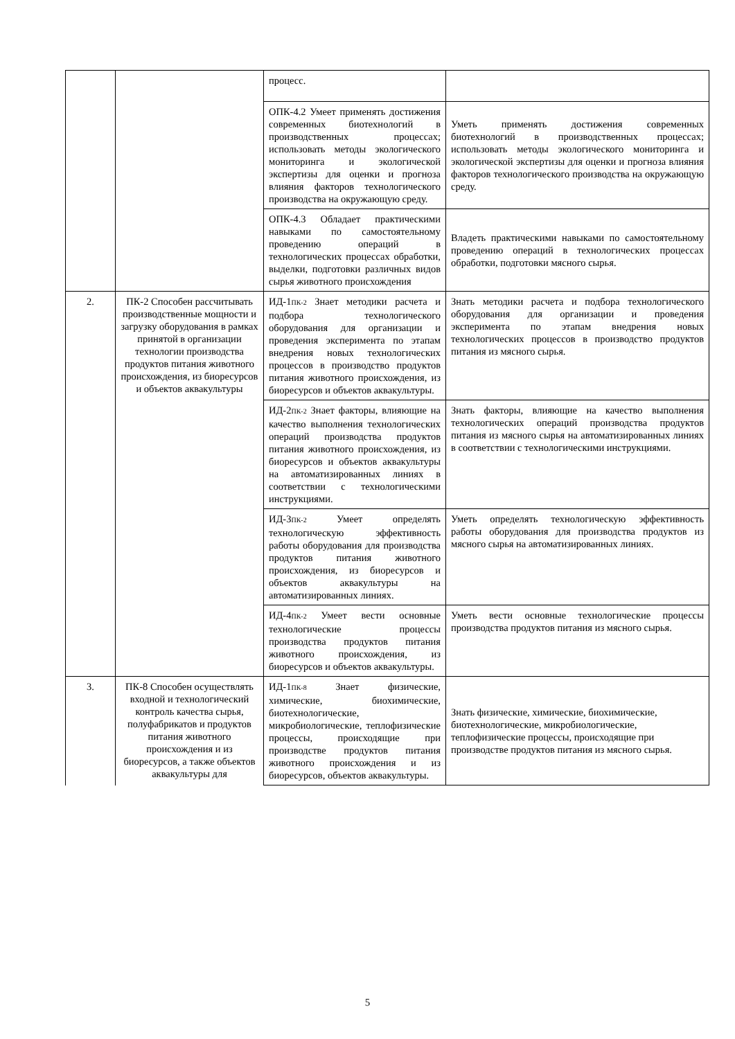| | | процесс. | |
| | | ОПК-4.2 Умеет применять достижения современных биотехнологий в производственных процессах; использовать методы экологического мониторинга и экологической экспертизы для оценки и прогноза влияния факторов технологического производства на окружающую среду. | Уметь применять достижения современных биотехнологий в производственных процессах; использовать методы экологического мониторинга и экологической экспертизы для оценки и прогноза влияния факторов технологического производства на окружающую среду. |
| | | ОПК-4.3 Обладает практическими навыками по самостоятельному проведению операций в технологических процессах обработки, выделки, подготовки различных видов сырья животного происхождения | Владеть практическими навыками по самостоятельному проведению операций в технологических процессах обработки, подготовки мясного сырья. |
| 2. | ПК-2 Способен рассчитывать производственные мощности и загрузку оборудования в рамках принятой в организации технологии производства продуктов питания животного происхождения, из биоресурсов и объектов аквакультуры | ИД-1<sub>ПК-2</sub> Знает методики расчета и подбора технологического оборудования для организации и проведения эксперимента по этапам внедрения новых технологических процессов в производство продуктов питания животного происхождения, из биоресурсов и объектов аквакультуры. | Знать методики расчета и подбора технологического оборудования для организации и проведения эксперимента по этапам внедрения новых технологических процессов в производство продуктов питания из мясного сырья. |
| | | ИД-2<sub>ПК-2</sub> Знает факторы, влияющие на качество выполнения технологических операций производства продуктов питания животного происхождения, из биоресурсов и объектов аквакультуры на автоматизированных линиях в соответствии с технологическими инструкциями. | Знать факторы, влияющие на качество выполнения технологических операций производства продуктов питания из мясного сырья на автоматизированных линиях в соответствии с технологическими инструкциями. |
| | | ИД-3<sub>ПК-2</sub> Умеет определять технологическую эффективность работы оборудования для производства продуктов питания животного происхождения, из биоресурсов и объектов аквакультуры на автоматизированных линиях. | Уметь определять технологическую эффективность работы оборудования для производства продуктов из мясного сырья на автоматизированных линиях. |
| | | ИД-4<sub>ПК-2</sub> Умеет вести основные технологические процессы производства продуктов питания животного происхождения, из биоресурсов и объектов аквакультуры. | Уметь вести основные технологические процессы производства продуктов питания из мясного сырья. |
| 3. | ПК-8 Способен осуществлять входной и технологический контроль качества сырья, полуфабрикатов и продуктов питания животного происхождения и из биоресурсов, а также объектов аквакультуры для | ИД-1<sub>ПК-8</sub> Знает физические, химические, биохимические, биотехнологические, микробиологические, теплофизические процессы, происходящие при производстве продуктов питания животного происхождения и из биоресурсов, объектов аквакультуры. | Знать физические, химические, биохимические, биотехнологические, микробиологические, теплофизические процессы, происходящие при производстве продуктов питания из мясного сырья. |
5